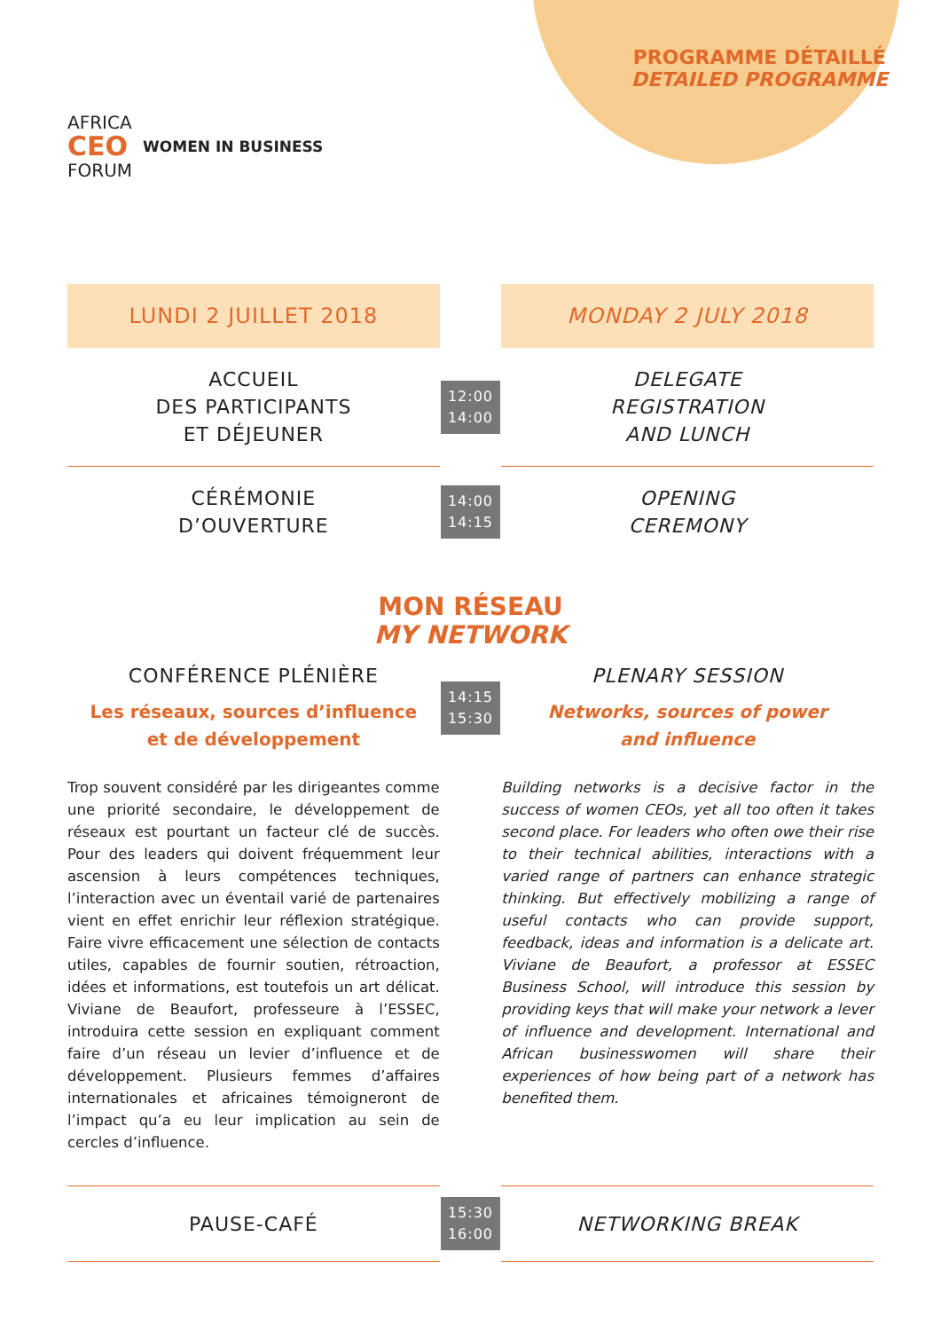AFRICA
CEO
FORUM
WOMEN IN BUSINESS
PROGRAMME DÉTAILLÉ
DETAILED PROGRAMME
LUNDI 2 JUILLET 2018 MONDAY 2 JULY 2018
ACCUEIL
DES PARTICIPANTS
ET DÉJEUNER
12:00
14:00
DELEGATE
REGISTRATION
AND LUNCH
CÉRÉMONIE
D’OUVERTURE
14:00
14:15
OPENING
CEREMONY
MON RÉSEAU
MY NETWORK
CONFÉRENCE PLÉNIÈRE
Les réseaux, sources d’influence
et de développement
14:15
15:30
PLENARY SESSION
Networks, sources of power
and influence
Trop souvent considéré par les dirigeantes comme une priorité secondaire, le développement de réseaux est pourtant un facteur clé de succès. Pour des leaders qui doivent fréquemment leur ascension à leurs compétences techniques, l’interaction avec un éventail varié de partenaires vient en effet enrichir leur réflexion stratégique. Faire vivre efficacement une sélection de contacts utiles, capables de fournir soutien, rétroaction, idées et informations, est toutefois un art délicat. Viviane de Beaufort, professeure à l’ESSEC, introduira cette session en expliquant comment faire d’un réseau un levier d’influence et de développement. Plusieurs femmes d’affaires internationales et africaines témoigneront de l’impact qu’a eu leur implication au sein de cercles d’influence.
Building networks is a decisive factor in the success of women CEOs, yet all too often it takes second place. For leaders who often owe their rise to their technical abilities, interactions with a varied range of partners can enhance strategic thinking. But effectively mobilizing a range of useful contacts who can provide support, feedback, ideas and information is a delicate art. Viviane de Beaufort, a professor at ESSEC Business School, will introduce this session by providing keys that will make your network a lever of influence and development. International and African businesswomen will share their experiences of how being part of a network has benefited them.
PAUSE-CAFÉ
15:30
16:00
NETWORKING BREAK